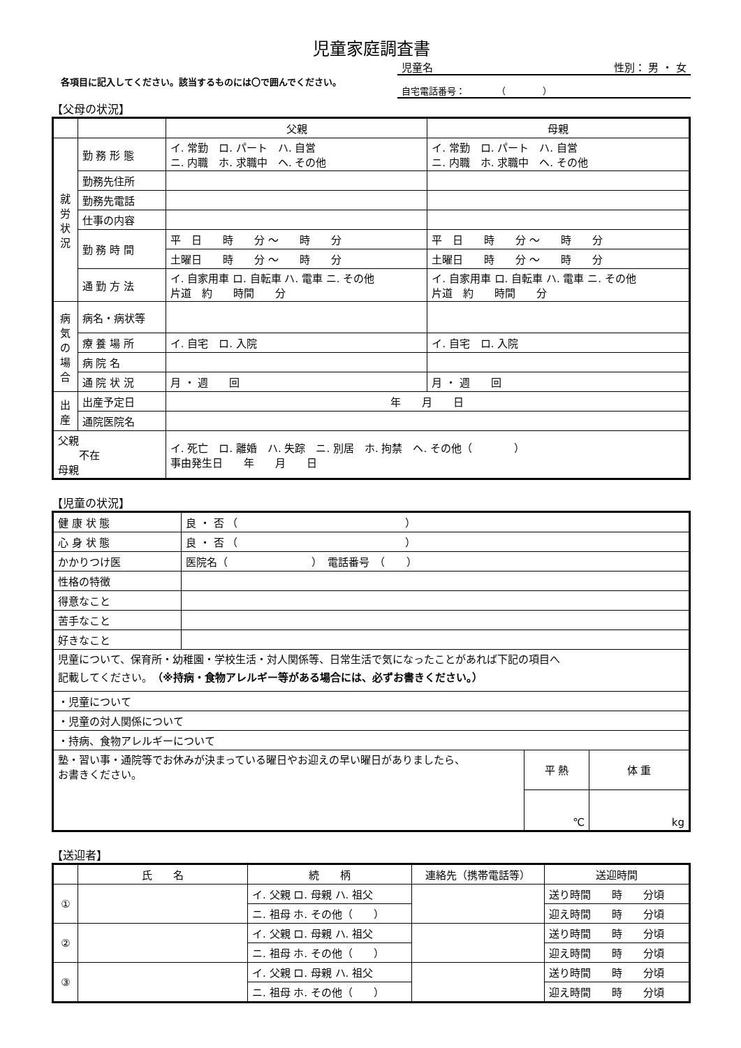児童家庭調査書
　各項目に記入してください。該当するものには〇で囲んでください。
児童名 性別： 男 ・ 女
自宅電話番号：　　　　（　　　　）
【父母の状況】
| | | 父親 | 母親 |
| --- | --- | --- | --- |
| 就 労 状 況 | 勤 務 形 態 | イ. 常勤 ロ. パート ハ. 自営 ニ. 内職 ホ. 求職中 ヘ. その他 | イ. 常勤 ロ. パート ハ. 自営 ニ. 内職 ホ. 求職中 ヘ. その他 |
| | 勤務先住所 | | |
| | 勤務先電話 | | |
| | 仕事の内容 | | |
| | 勤 務 時 間 | 平 日 時 分 ～ 時 分 | 平 日 時 分 ～ 時 分 |
| | | 土曜日 時 分 ～ 時 分 | 土曜日 時 分 ～ 時 分 |
| | 通 勤 方 法 | イ. 自家用車 ロ. 自転車 ハ. 電車 ニ. その他 片道 約 時間 分 | イ. 自家用車 ロ. 自転車 ハ. 電車 ニ. その他 片道 約 時間 分 |
| 病 気 の 場 合 | 病名・病状等 | | |
| | 療 養 場 所 | イ. 自宅 ロ. 入院 | イ. 自宅 ロ. 入院 |
| | 病 院 名 | | |
| | 通 院 状 況 | 月 ・ 週 回 | 月 ・ 週 回 |
| 出 産 | 出産予定日 | 年 月 日 | |
| | 通院医院名 | | |
| 父親 不在 母親 | | イ. 死亡 ロ. 離婚 ハ. 失踪 ニ. 別居 ホ. 拘禁 ヘ. その他（ ） 事由発生日 年 月 日 | |
【児童の状況】
| 健 康 状 態 | 良 ・ 否 （ ） | | |
| 心 身 状 態 | 良 ・ 否 （ ） | | |
| かかりつけ医 | 医院名（ ） 電話番号 （ ） | | |
| 性格の特徴 | | | |
| 得意なこと | | | |
| 苦手なこと | | | |
| 好きなこと | | | |
| 児童について、保育所・幼稚園・学校生活・対人関係等、日常生活で気になったことがあれば下記の項目へ 記載してください。 （※持病・食物アレルギー等がある場合には、必ずお書きください。） | | | |
| ・児童について | | | |
| ・児童の対人関係について | | | |
| ・持病、食物アレルギーについて | | | |
| 塾・習い事・通院等でお休みが決まっている曜日やお迎えの早い曜日がありましたら、 お書きください。 | | 平 熱 | 体 重 |
| | | ℃ | kg |
【送迎者】
| | 氏 名 | 続 柄 | 連絡先（携帯電話等） | 送迎時間 |
| --- | --- | --- | --- | --- |
| ① | | イ. 父親 ロ. 母親 ハ. 祖父 | | 送り時間 時 分頃 |
| | | ニ. 祖母 ホ. その他（ ） | | 迎え時間 時 分頃 |
| ② | | イ. 父親 ロ. 母親 ハ. 祖父 | | 送り時間 時 分頃 |
| | | ニ. 祖母 ホ. その他（ ） | | 迎え時間 時 分頃 |
| ③ | | イ. 父親 ロ. 母親 ハ. 祖父 | | 送り時間 時 分頃 |
| | | ニ. 祖母 ホ. その他（ ） | | 迎え時間 時 分頃 |